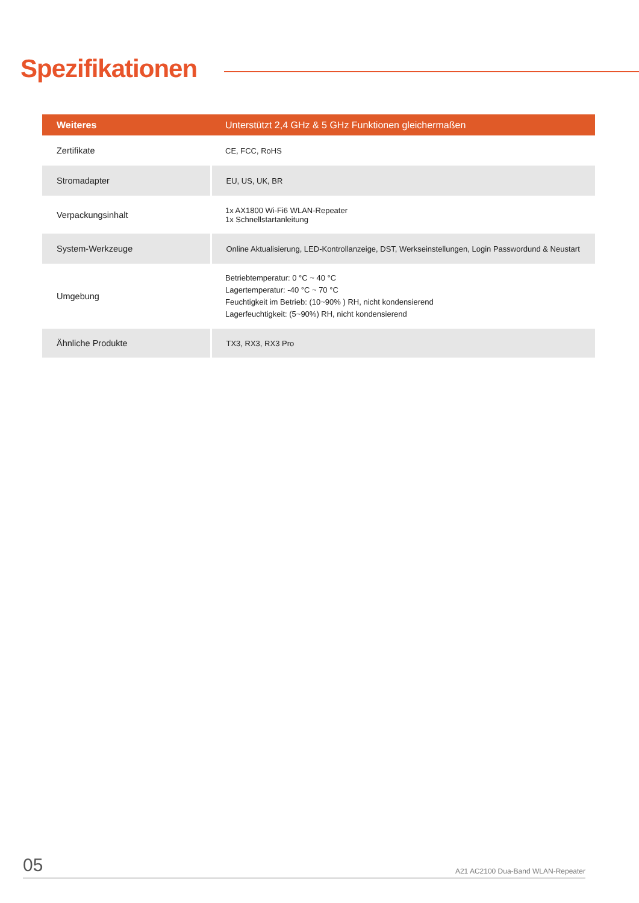Spezifikationen
| Weiteres | Unterstützt 2,4 GHz & 5 GHz Funktionen gleichermaßen |
| --- | --- |
| Zertifikate | CE, FCC, RoHS |
| Stromadapter | EU, US, UK, BR |
| Verpackungsinhalt | 1x AX1800 Wi-Fi6 WLAN-Repeater 1x Schnellstartanleitung |
| System-Werkzeuge | Online Aktualisierung, LED-Kontrollanzeige, DST, Werkseinstellungen, Login Passwordund & Neustart |
| Umgebung | Betriebtemperatur: 0 °C ~ 40 °C Lagertemperatur: -40 °C ~ 70 °C Feuchtigkeit im Betrieb: (10~90% ) RH, nicht kondensierend Lagerfeuchtigkeit: (5~90%) RH, nicht kondensierend |
| Ähnliche Produkte | TX3, RX3, RX3 Pro |
05 A21 AC2100 Dua-Band WLAN-Repeater